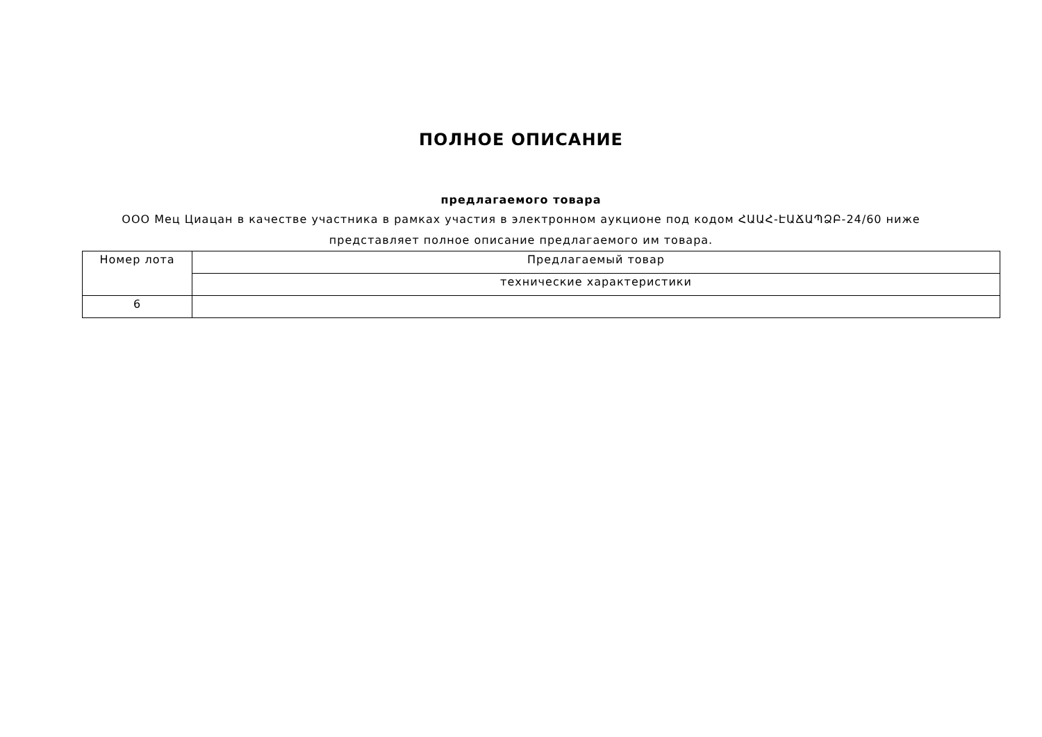ПОЛНОЕ ОПИСАНИЕ
предлагаемого товара
ООО Мец Циацан в качестве участника в рамках участия в электронном аукционе под кодом ՀԱԱՀ-ԷԱՃԱՊՁԲ-24/60 ниже представляет полное описание предлагаемого им товара.
| Номер лота | Предлагаемый товар |
| --- | --- |
| | технические характеристики |
| 6 | |